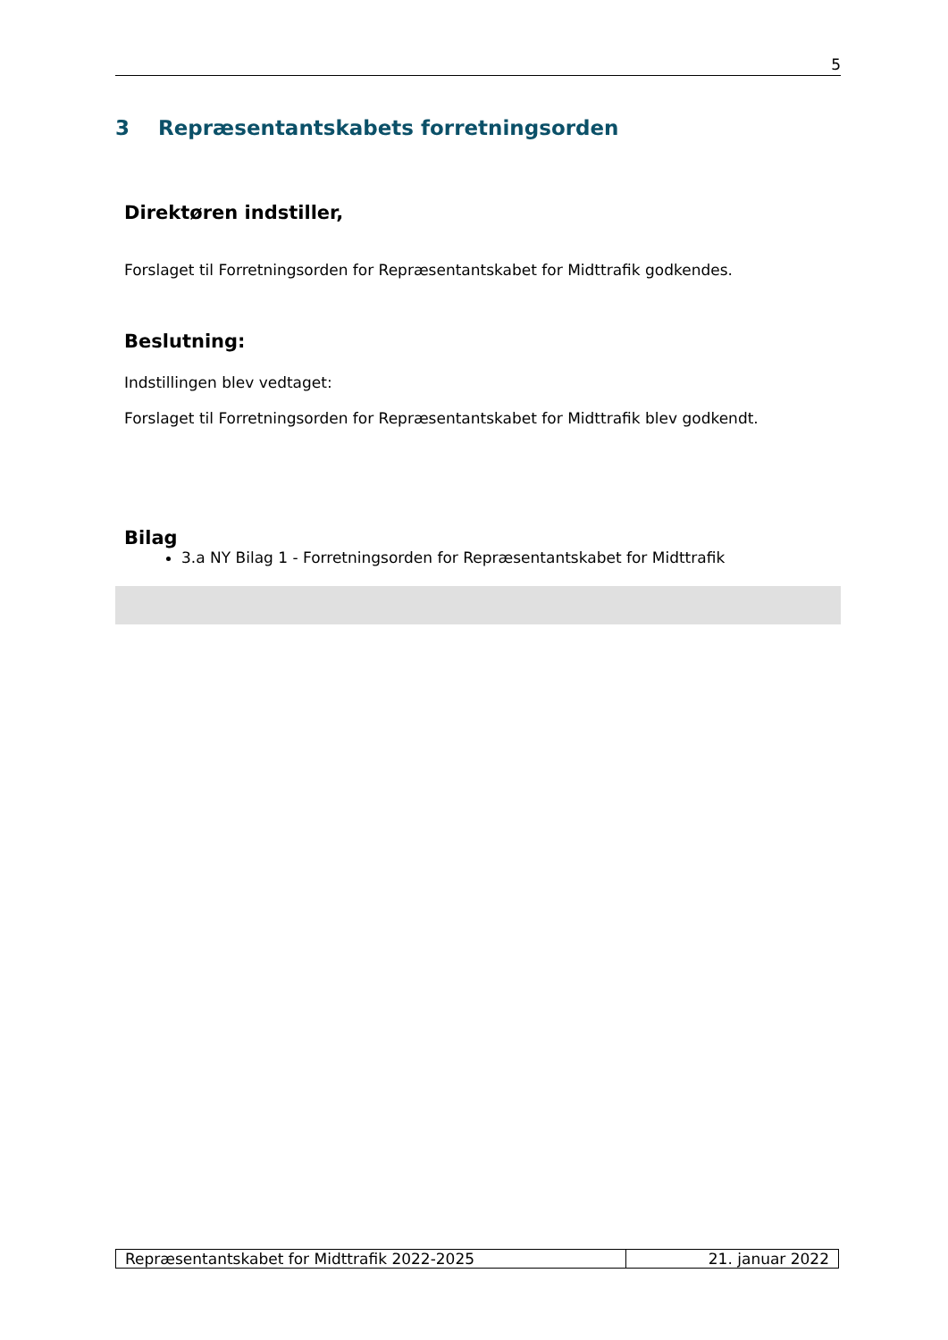5
3 Repræsentantskabets forretningsorden
Direktøren indstiller,
Forslaget til Forretningsorden for Repræsentantskabet for Midttrafik godkendes.
Beslutning:
Indstillingen blev vedtaget:
Forslaget til Forretningsorden for Repræsentantskabet for Midttrafik blev godkendt.
Bilag
3.a NY Bilag 1 - Forretningsorden for Repræsentantskabet for Midttrafik
Repræsentantskabet for Midttrafik 2022-2025 21. januar 2022